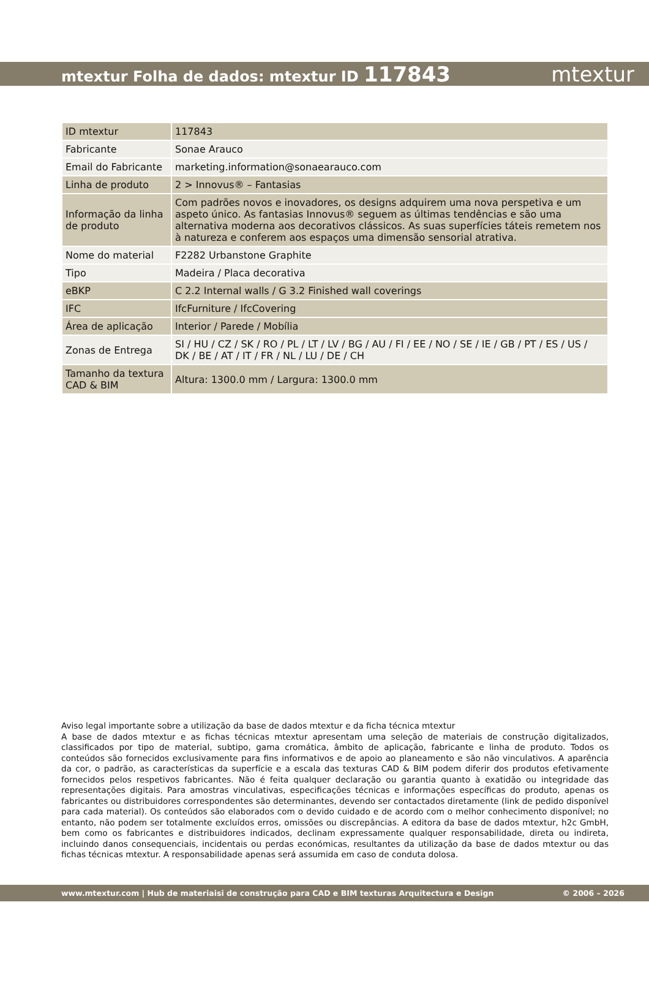mtextur Folha de dados: mtextur ID 117843
mtextur
| ID mtextur | 117843 |
| Fabricante | Sonae Arauco |
| Email do Fabricante | marketing.information@sonaearauco.com |
| Linha de produto | 2 > Innovus® – Fantasias |
| Informação da linha de produto | Com padrões novos e inovadores, os designs adquirem uma nova perspetiva e um aspeto único. As fantasias Innovus® seguem as últimas tendências e são uma alternativa moderna aos decorativos clássicos. As suas superfícies táteis remetem nos à natureza e conferem aos espaços uma dimensão sensorial atrativa. |
| Nome do material | F2282 Urbanstone Graphite |
| Tipo | Madeira / Placa decorativa |
| eBKP | C 2.2 Internal walls / G 3.2 Finished wall coverings |
| IFC | IfcFurniture / IfcCovering |
| Área de aplicação | Interior / Parede / Mobília |
| Zonas de Entrega | SI / HU / CZ / SK / RO / PL / LT / LV / BG / AU / FI / EE / NO / SE / IE / GB / PT / ES / US / DK / BE / AT / IT / FR / NL / LU / DE / CH |
| Tamanho da textura CAD & BIM | Altura: 1300.0 mm / Largura: 1300.0 mm |
Aviso legal importante sobre a utilização da base de dados mtextur e da ficha técnica mtextur
A base de dados mtextur e as fichas técnicas mtextur apresentam uma seleção de materiais de construção digitalizados, classificados por tipo de material, subtipo, gama cromática, âmbito de aplicação, fabricante e linha de produto. Todos os conteúdos são fornecidos exclusivamente para fins informativos e de apoio ao planeamento e são não vinculativos. A aparência da cor, o padrão, as características da superfície e a escala das texturas CAD & BIM podem diferir dos produtos efetivamente fornecidos pelos respetivos fabricantes. Não é feita qualquer declaração ou garantia quanto à exatidão ou integridade das representações digitais. Para amostras vinculativas, especificações técnicas e informações específicas do produto, apenas os fabricantes ou distribuidores correspondentes são determinantes, devendo ser contactados diretamente (link de pedido disponível para cada material). Os conteúdos são elaborados com o devido cuidado e de acordo com o melhor conhecimento disponível; no entanto, não podem ser totalmente excluídos erros, omissões ou discrepâncias. A editora da base de dados mtextur, h2c GmbH, bem como os fabricantes e distribuidores indicados, declinam expressamente qualquer responsabilidade, direta ou indireta, incluindo danos consequenciais, incidentais ou perdas económicas, resultantes da utilização da base de dados mtextur ou das fichas técnicas mtextur. A responsabilidade apenas será assumida em caso de conduta dolosa.
www.mtextur.com | Hub de materiaisi de construção para CAD e BIM texturas Arquitectura e Design © 2006 – 2026